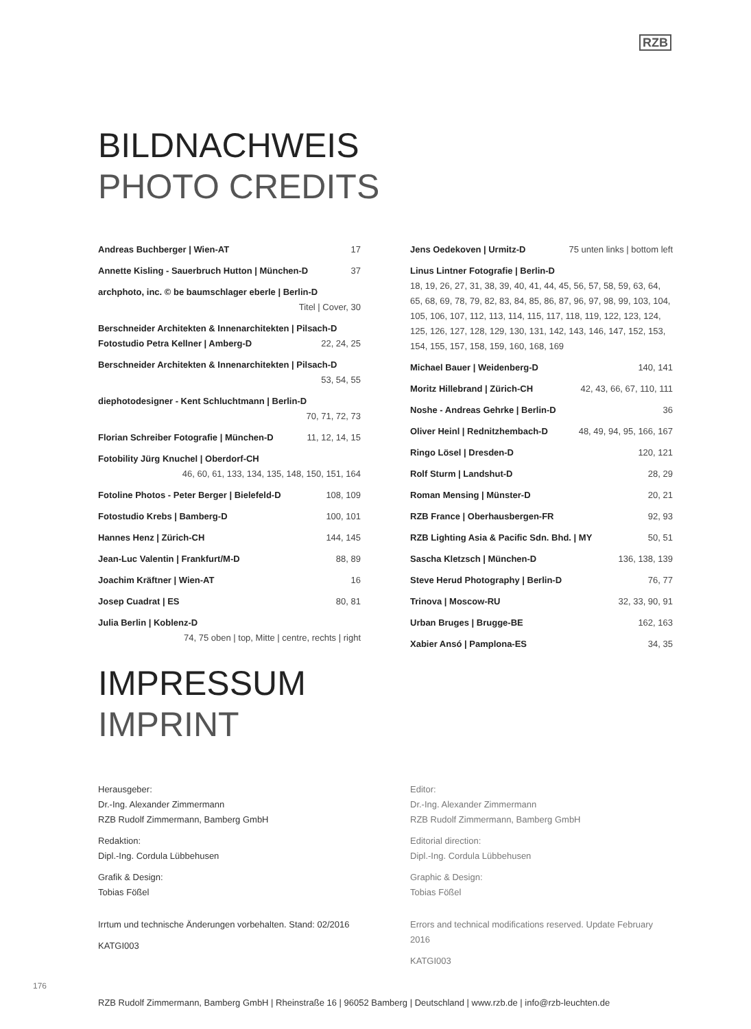RZB
BILDNACHWEIS
PHOTO CREDITS
Andreas Buchberger | Wien-AT 17
Annette Kisling - Sauerbruch Hutton | München-D 37
archphoto, inc. © be baumschlager eberle | Berlin-D
Titel | Cover, 30
Berschneider Architekten & Innenarchitekten | Pilsach-D
Fotostudio Petra Kellner | Amberg-D 22, 24, 25
Berschneider Architekten & Innenarchitekten | Pilsach-D
53, 54, 55
diephotodesigner - Kent Schluchtmann | Berlin-D
70, 71, 72, 73
Florian Schreiber Fotografie | München-D 11, 12, 14, 15
Fotobility Jürg Knuchel | Oberdorf-CH
46, 60, 61, 133, 134, 135, 148, 150, 151, 164
Fotoline Photos - Peter Berger | Bielefeld-D 108, 109
Fotostudio Krebs | Bamberg-D 100, 101
Hannes Henz | Zürich-CH 144, 145
Jean-Luc Valentin | Frankfurt/M-D 88, 89
Joachim Kräftner | Wien-AT 16
Josep Cuadrat | ES 80, 81
Julia Berlin | Koblenz-D
74, 75 oben | top, Mitte | centre, rechts | right
Jens Oedekoven | Urmitz-D 75 unten links | bottom left
Linus Lintner Fotografie | Berlin-D
18, 19, 26, 27, 31, 38, 39, 40, 41, 44, 45, 56, 57, 58, 59, 63, 64, 65, 68, 69, 78, 79, 82, 83, 84, 85, 86, 87, 96, 97, 98, 99, 103, 104, 105, 106, 107, 112, 113, 114, 115, 117, 118, 119, 122, 123, 124, 125, 126, 127, 128, 129, 130, 131, 142, 143, 146, 147, 152, 153, 154, 155, 157, 158, 159, 160, 168, 169
Michael Bauer | Weidenberg-D 140, 141
Moritz Hillebrand | Zürich-CH 42, 43, 66, 67, 110, 111
Noshe - Andreas Gehrke | Berlin-D 36
Oliver Heinl | Rednitzhembach-D 48, 49, 94, 95, 166, 167
Ringo Lösel | Dresden-D 120, 121
Rolf Sturm | Landshut-D 28, 29
Roman Mensing | Münster-D 20, 21
RZB France | Oberhausbergen-FR 92, 93
RZB Lighting Asia & Pacific Sdn. Bhd. | MY 50, 51
Sascha Kletzsch | München-D 136, 138, 139
Steve Herud Photography | Berlin-D 76, 77
Trinova | Moscow-RU 32, 33, 90, 91
Urban Bruges | Brugge-BE 162, 163
Xabier Ansó | Pamplona-ES 34, 35
IMPRESSUM
IMPRINT
Herausgeber:
Dr.-Ing. Alexander Zimmermann
RZB Rudolf Zimmermann, Bamberg GmbH
Redaktion:
Dipl.-Ing. Cordula Lübbehusen
Grafik & Design:
Tobias Fößel
Irrtum und technische Änderungen vorbehalten. Stand: 02/2016
KATGI003
Editor:
Dr.-Ing. Alexander Zimmermann
RZB Rudolf Zimmermann, Bamberg GmbH
Editorial direction:
Dipl.-Ing. Cordula Lübbehusen
Graphic & Design:
Tobias Fößel
Errors and technical modifications reserved. Update February 2016
KATGI003
RZB Rudolf Zimmermann, Bamberg GmbH | Rheinstraße 16 | 96052 Bamberg | Deutschland | www.rzb.de | info@rzb-leuchten.de
176